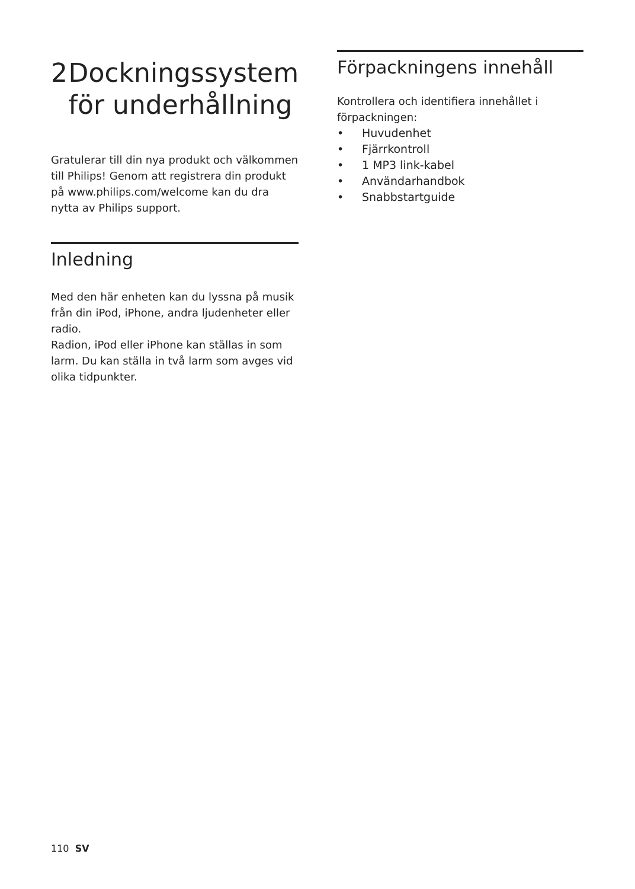2 Dockningssystem
för underhållning
Gratulerar till din nya produkt och välkommen till Philips! Genom att registrera din produkt på www.philips.com/welcome kan du dra nytta av Philips support.
Inledning
Med den här enheten kan du lyssna på musik från din iPod, iPhone, andra ljudenheter eller radio.
Radion, iPod eller iPhone kan ställas in som larm. Du kan ställa in två larm som avges vid olika tidpunkter.
Förpackningens innehåll
Kontrollera och identifiera innehållet i förpackningen:
• Huvudenhet
• Fjärrkontroll
• 1 MP3 link-kabel
• Användarhandbok
• Snabbstartguide
110 SV